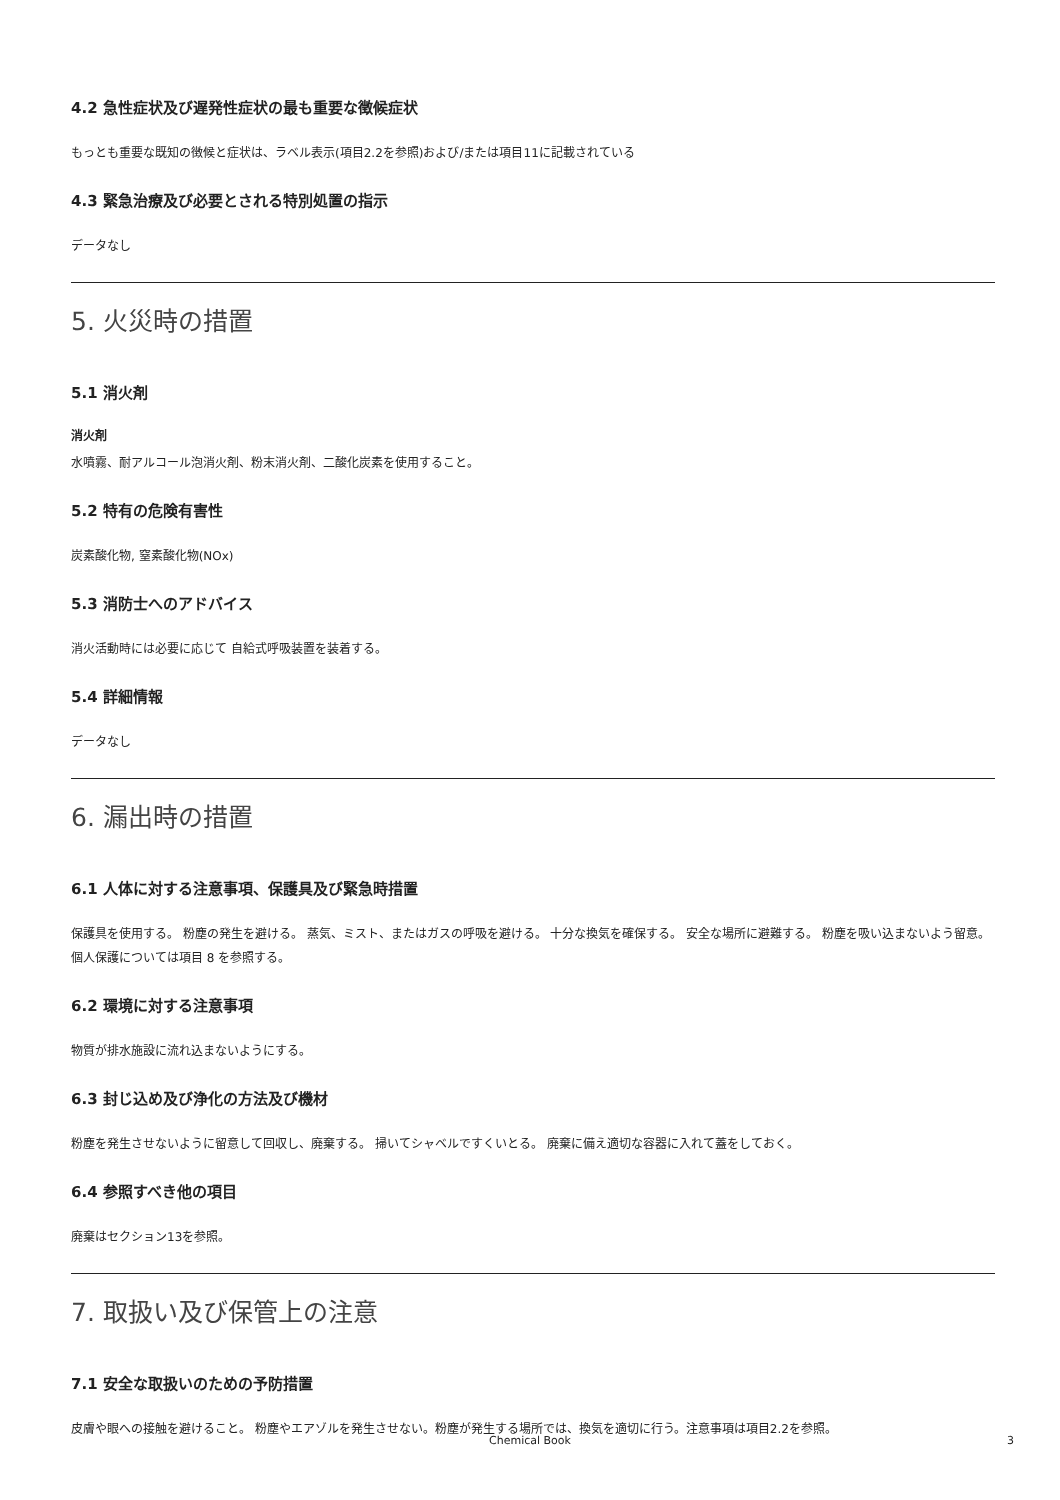4.2 急性症状及び遅発性症状の最も重要な徴候症状
もっとも重要な既知の徴候と症状は、ラベル表示(項目2.2を参照)および/または項目11に記載されている
4.3 緊急治療及び必要とされる特別処置の指示
データなし
5. 火災時の措置
5.1 消火剤
消火剤
水噴霧、耐アルコール泡消火剤、粉末消火剤、二酸化炭素を使用すること。
5.2 特有の危険有害性
炭素酸化物, 窒素酸化物(NOx)
5.3 消防士へのアドバイス
消火活動時には必要に応じて 自給式呼吸装置を装着する。
5.4 詳細情報
データなし
6. 漏出時の措置
6.1 人体に対する注意事項、保護具及び緊急時措置
保護具を使用する。 粉塵の発生を避ける。 蒸気、ミスト、またはガスの呼吸を避ける。 十分な換気を確保する。 安全な場所に避難する。 粉塵を吸い込まないよう留意。個人保護については項目 8 を参照する。
6.2 環境に対する注意事項
物質が排水施設に流れ込まないようにする。
6.3 封じ込め及び浄化の方法及び機材
粉塵を発生させないように留意して回収し、廃棄する。 掃いてシャベルですくいとる。 廃棄に備え適切な容器に入れて蓋をしておく。
6.4 参照すべき他の項目
廃棄はセクション13を参照。
7. 取扱い及び保管上の注意
7.1 安全な取扱いのための予防措置
皮膚や眼への接触を避けること。 粉塵やエアゾルを発生させない。粉塵が発生する場所では、換気を適切に行う。注意事項は項目2.2を参照。
Chemical Book 3